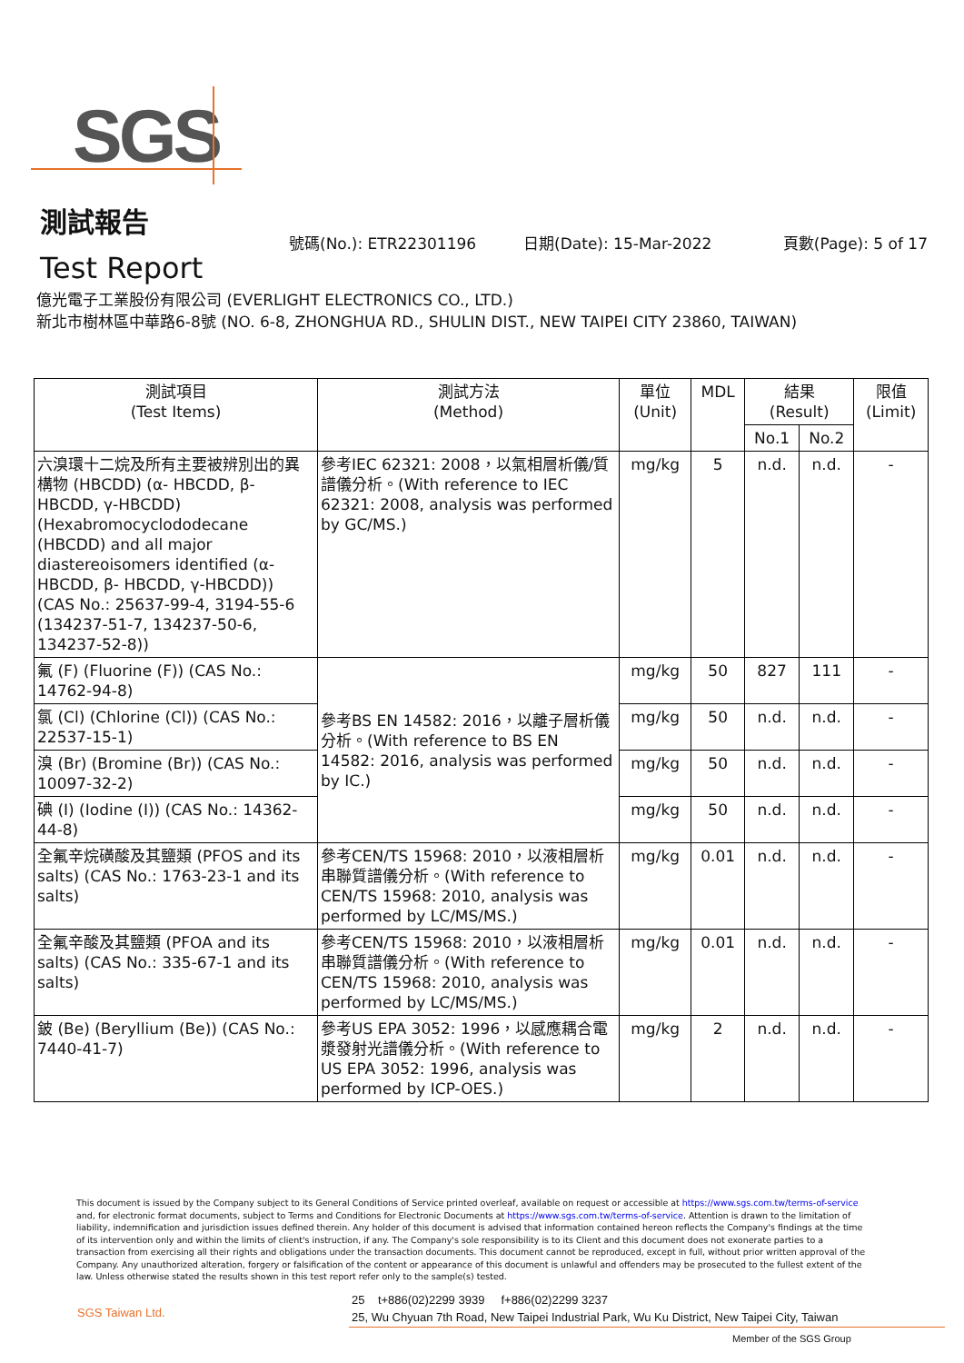SGS
測試報告
Test Report
號碼(No.): ETR22301196 日期(Date): 15-Mar-2022 頁數(Page): 5 of 17
億光電子工業股份有限公司 (EVERLIGHT ELECTRONICS CO., LTD.)
新北市樹林區中華路6-8號 (NO. 6-8, ZHONGHUA RD., SHULIN DIST., NEW TAIPEI CITY 23860, TAIWAN)
| 測試項目 (Test Items) | 測試方法 (Method) | 單位 (Unit) | MDL | 結果 (Result) | | 限值 (Limit) |
| --- | --- | --- | --- | --- | --- | --- |
| | | | | No.1 | No.2 | |
| 六溴環十二烷及所有主要被辨別出的異構物 (HBCDD) (α- HBCDD, β- HBCDD, γ-HBCDD) (Hexabromocyclododecane (HBCDD) and all major diastereoisomers identified (α- HBCDD, β- HBCDD, γ-HBCDD)) (CAS No.: 25637-99-4, 3194-55-6 (134237-51-7, 134237-50-6, 134237-52-8)) | 參考IEC 62321: 2008，以氣相層析儀/質譜儀分析。(With reference to IEC 62321: 2008, analysis was performed by GC/MS.) | mg/kg | 5 | n.d. | n.d. | - |
| 氟 (F) (Fluorine (F)) (CAS No.: 14762-94-8) | 參考BS EN 14582: 2016，以離子層析儀分析。(With reference to BS EN 14582: 2016, analysis was performed by IC.) | mg/kg | 50 | 827 | 111 | - |
| 氯 (Cl) (Chlorine (Cl)) (CAS No.: 22537-15-1) | | mg/kg | 50 | n.d. | n.d. | - |
| 溴 (Br) (Bromine (Br)) (CAS No.: 10097-32-2) | | mg/kg | 50 | n.d. | n.d. | - |
| 碘 (I) (Iodine (I)) (CAS No.: 14362-44-8) | | mg/kg | 50 | n.d. | n.d. | - |
| 全氟辛烷磺酸及其鹽類 (PFOS and its salts) (CAS No.: 1763-23-1 and its salts) | 參考CEN/TS 15968: 2010，以液相層析串聯質譜儀分析。(With reference to CEN/TS 15968: 2010, analysis was performed by LC/MS/MS.) | mg/kg | 0.01 | n.d. | n.d. | - |
| 全氟辛酸及其鹽類 (PFOA and its salts) (CAS No.: 335-67-1 and its salts) | 參考CEN/TS 15968: 2010，以液相層析串聯質譜儀分析。(With reference to CEN/TS 15968: 2010, analysis was performed by LC/MS/MS.) | mg/kg | 0.01 | n.d. | n.d. | - |
| 鈹 (Be) (Beryllium (Be)) (CAS No.: 7440-41-7) | 參考US EPA 3052: 1996，以感應耦合電漿發射光譜儀分析。(With reference to US EPA 3052: 1996, analysis was performed by ICP-OES.) | mg/kg | 2 | n.d. | n.d. | - |
This document is issued by the Company subject to its General Conditions of Service printed overleaf, available on request or accessible at https://www.sgs.com.tw/terms-of-service and, for electronic format documents, subject to Terms and Conditions for Electronic Documents at https://www.sgs.com.tw/terms-of-service. Attention is drawn to the limitation of liability, indemnification and jurisdiction issues defined therein. Any holder of this document is advised that information contained hereon reflects the Company's findings at the time of its intervention only and within the limits of client's instruction, if any. The Company's sole responsibility is to its Client and this document does not exonerate parties to a transaction from exercising all their rights and obligations under the transaction documents. This document cannot be reproduced, except in full, without prior written approval of the Company. Any unauthorized alteration, forgery or falsification of the content or appearance of this document is unlawful and offenders may be prosecuted to the fullest extent of the law. Unless otherwise stated the results shown in this test report refer only to the sample(s) tested.
SGS Taiwan Ltd.
25 t+886(02)2299 3939 f+886(02)2299 3237
25, Wu Chyuan 7th Road, New Taipei Industrial Park, Wu Ku District, New Taipei City, Taiwan
Member of the SGS Group